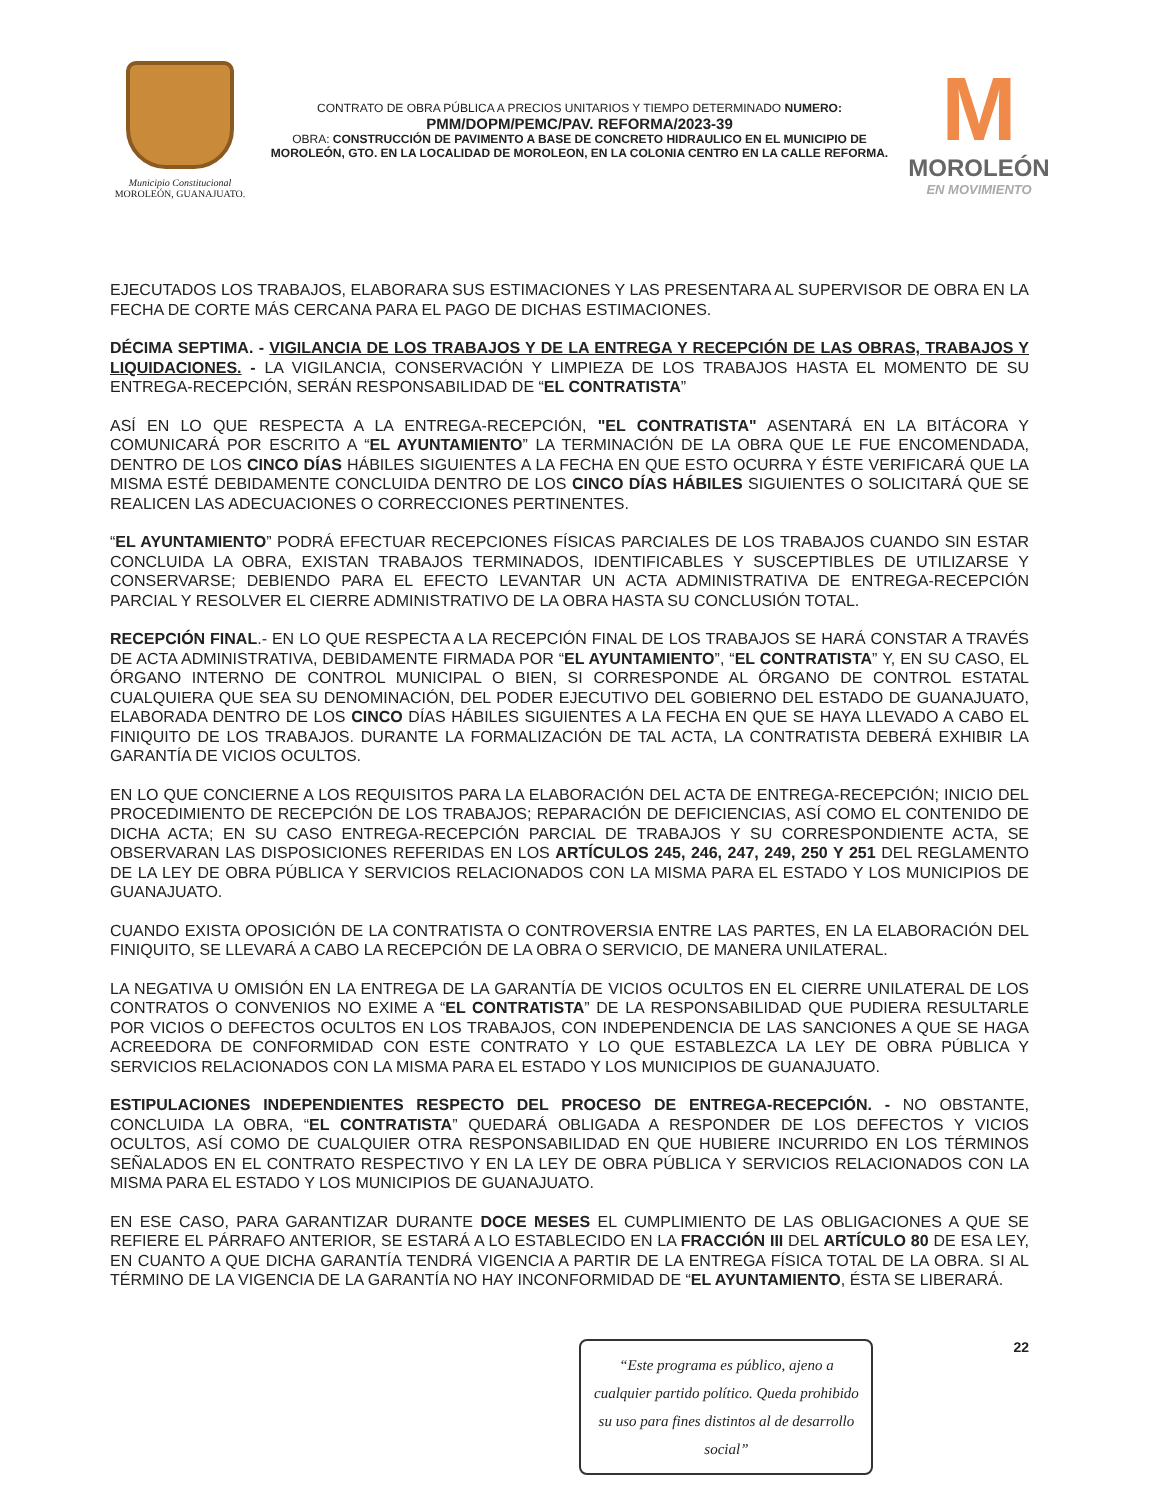Municipio Constitucional
MOROLEÓN, GUANAJUATO.
CONTRATO DE OBRA PÚBLICA A PRECIOS UNITARIOS Y TIEMPO DETERMINADO NUMERO:
PMM/DOPM/PEMC/PAV. REFORMA/2023-39
OBRA: CONSTRUCCIÓN DE PAVIMENTO A BASE DE CONCRETO HIDRAULICO EN EL MUNICIPIO DE MOROLEÓN, GTO. EN LA LOCALIDAD DE MOROLEON, EN LA COLONIA CENTRO EN LA CALLE REFORMA.
M
MOROLEÓN
EN MOVIMIENTO
EJECUTADOS LOS TRABAJOS, ELABORARA SUS ESTIMACIONES Y LAS PRESENTARA AL SUPERVISOR DE OBRA EN LA FECHA DE CORTE MÁS CERCANA PARA EL PAGO DE DICHAS ESTIMACIONES.
DÉCIMA SEPTIMA. - VIGILANCIA DE LOS TRABAJOS Y DE LA ENTREGA Y RECEPCIÓN DE LAS OBRAS, TRABAJOS Y LIQUIDACIONES. - LA VIGILANCIA, CONSERVACIÓN Y LIMPIEZA DE LOS TRABAJOS HASTA EL MOMENTO DE SU ENTREGA-RECEPCIÓN, SERÁN RESPONSABILIDAD DE “EL CONTRATISTA”
ASÍ EN LO QUE RESPECTA A LA ENTREGA-RECEPCIÓN, "EL CONTRATISTA" ASENTARÁ EN LA BITÁCORA Y COMUNICARÁ POR ESCRITO A “EL AYUNTAMIENTO” LA TERMINACIÓN DE LA OBRA QUE LE FUE ENCOMENDADA, DENTRO DE LOS CINCO DÍAS HÁBILES SIGUIENTES A LA FECHA EN QUE ESTO OCURRA Y ÉSTE VERIFICARÁ QUE LA MISMA ESTÉ DEBIDAMENTE CONCLUIDA DENTRO DE LOS CINCO DÍAS HÁBILES SIGUIENTES O SOLICITARÁ QUE SE REALICEN LAS ADECUACIONES O CORRECCIONES PERTINENTES.
“EL AYUNTAMIENTO” PODRÁ EFECTUAR RECEPCIONES FÍSICAS PARCIALES DE LOS TRABAJOS CUANDO SIN ESTAR CONCLUIDA LA OBRA, EXISTAN TRABAJOS TERMINADOS, IDENTIFICABLES Y SUSCEPTIBLES DE UTILIZARSE Y CONSERVARSE; DEBIENDO PARA EL EFECTO LEVANTAR UN ACTA ADMINISTRATIVA DE ENTREGA-RECEPCIÓN PARCIAL Y RESOLVER EL CIERRE ADMINISTRATIVO DE LA OBRA HASTA SU CONCLUSIÓN TOTAL.
RECEPCIÓN FINAL.- EN LO QUE RESPECTA A LA RECEPCIÓN FINAL DE LOS TRABAJOS SE HARÁ CONSTAR A TRAVÉS DE ACTA ADMINISTRATIVA, DEBIDAMENTE FIRMADA POR “EL AYUNTAMIENTO”, “EL CONTRATISTA” Y, EN SU CASO, EL ÓRGANO INTERNO DE CONTROL MUNICIPAL O BIEN, SI CORRESPONDE AL ÓRGANO DE CONTROL ESTATAL CUALQUIERA QUE SEA SU DENOMINACIÓN, DEL PODER EJECUTIVO DEL GOBIERNO DEL ESTADO DE GUANAJUATO, ELABORADA DENTRO DE LOS CINCO DÍAS HÁBILES SIGUIENTES A LA FECHA EN QUE SE HAYA LLEVADO A CABO EL FINIQUITO DE LOS TRABAJOS. DURANTE LA FORMALIZACIÓN DE TAL ACTA, LA CONTRATISTA DEBERÁ EXHIBIR LA GARANTÍA DE VICIOS OCULTOS.
EN LO QUE CONCIERNE A LOS REQUISITOS PARA LA ELABORACIÓN DEL ACTA DE ENTREGA-RECEPCIÓN; INICIO DEL PROCEDIMIENTO DE RECEPCIÓN DE LOS TRABAJOS; REPARACIÓN DE DEFICIENCIAS, ASÍ COMO EL CONTENIDO DE DICHA ACTA; EN SU CASO ENTREGA-RECEPCIÓN PARCIAL DE TRABAJOS Y SU CORRESPONDIENTE ACTA, SE OBSERVARAN LAS DISPOSICIONES REFERIDAS EN LOS ARTÍCULOS 245, 246, 247, 249, 250 Y 251 DEL REGLAMENTO DE LA LEY DE OBRA PÚBLICA Y SERVICIOS RELACIONADOS CON LA MISMA PARA EL ESTADO Y LOS MUNICIPIOS DE GUANAJUATO.
CUANDO EXISTA OPOSICIÓN DE LA CONTRATISTA O CONTROVERSIA ENTRE LAS PARTES, EN LA ELABORACIÓN DEL FINIQUITO, SE LLEVARÁ A CABO LA RECEPCIÓN DE LA OBRA O SERVICIO, DE MANERA UNILATERAL.
LA NEGATIVA U OMISIÓN EN LA ENTREGA DE LA GARANTÍA DE VICIOS OCULTOS EN EL CIERRE UNILATERAL DE LOS CONTRATOS O CONVENIOS NO EXIME A “EL CONTRATISTA” DE LA RESPONSABILIDAD QUE PUDIERA RESULTARLE POR VICIOS O DEFECTOS OCULTOS EN LOS TRABAJOS, CON INDEPENDENCIA DE LAS SANCIONES A QUE SE HAGA ACREEDORA DE CONFORMIDAD CON ESTE CONTRATO Y LO QUE ESTABLEZCA LA LEY DE OBRA PÚBLICA Y SERVICIOS RELACIONADOS CON LA MISMA PARA EL ESTADO Y LOS MUNICIPIOS DE GUANAJUATO.
ESTIPULACIONES INDEPENDIENTES RESPECTO DEL PROCESO DE ENTREGA-RECEPCIÓN. - NO OBSTANTE, CONCLUIDA LA OBRA, “EL CONTRATISTA” QUEDARÁ OBLIGADA A RESPONDER DE LOS DEFECTOS Y VICIOS OCULTOS, ASÍ COMO DE CUALQUIER OTRA RESPONSABILIDAD EN QUE HUBIERE INCURRIDO EN LOS TÉRMINOS SEÑALADOS EN EL CONTRATO RESPECTIVO Y EN LA LEY DE OBRA PÚBLICA Y SERVICIOS RELACIONADOS CON LA MISMA PARA EL ESTADO Y LOS MUNICIPIOS DE GUANAJUATO.
EN ESE CASO, PARA GARANTIZAR DURANTE DOCE MESES EL CUMPLIMIENTO DE LAS OBLIGACIONES A QUE SE REFIERE EL PÁRRAFO ANTERIOR, SE ESTARÁ A LO ESTABLECIDO EN LA FRACCIÓN III DEL ARTÍCULO 80 DE ESA LEY, EN CUANTO A QUE DICHA GARANTÍA TENDRÁ VIGENCIA A PARTIR DE LA ENTREGA FÍSICA TOTAL DE LA OBRA. SI AL TÉRMINO DE LA VIGENCIA DE LA GARANTÍA NO HAY INCONFORMIDAD DE “EL AYUNTAMIENTO, ÉSTA SE LIBERARÁ.
“Este programa es público, ajeno a cualquier partido político. Queda prohibido su uso para fines distintos al de desarrollo social”
22